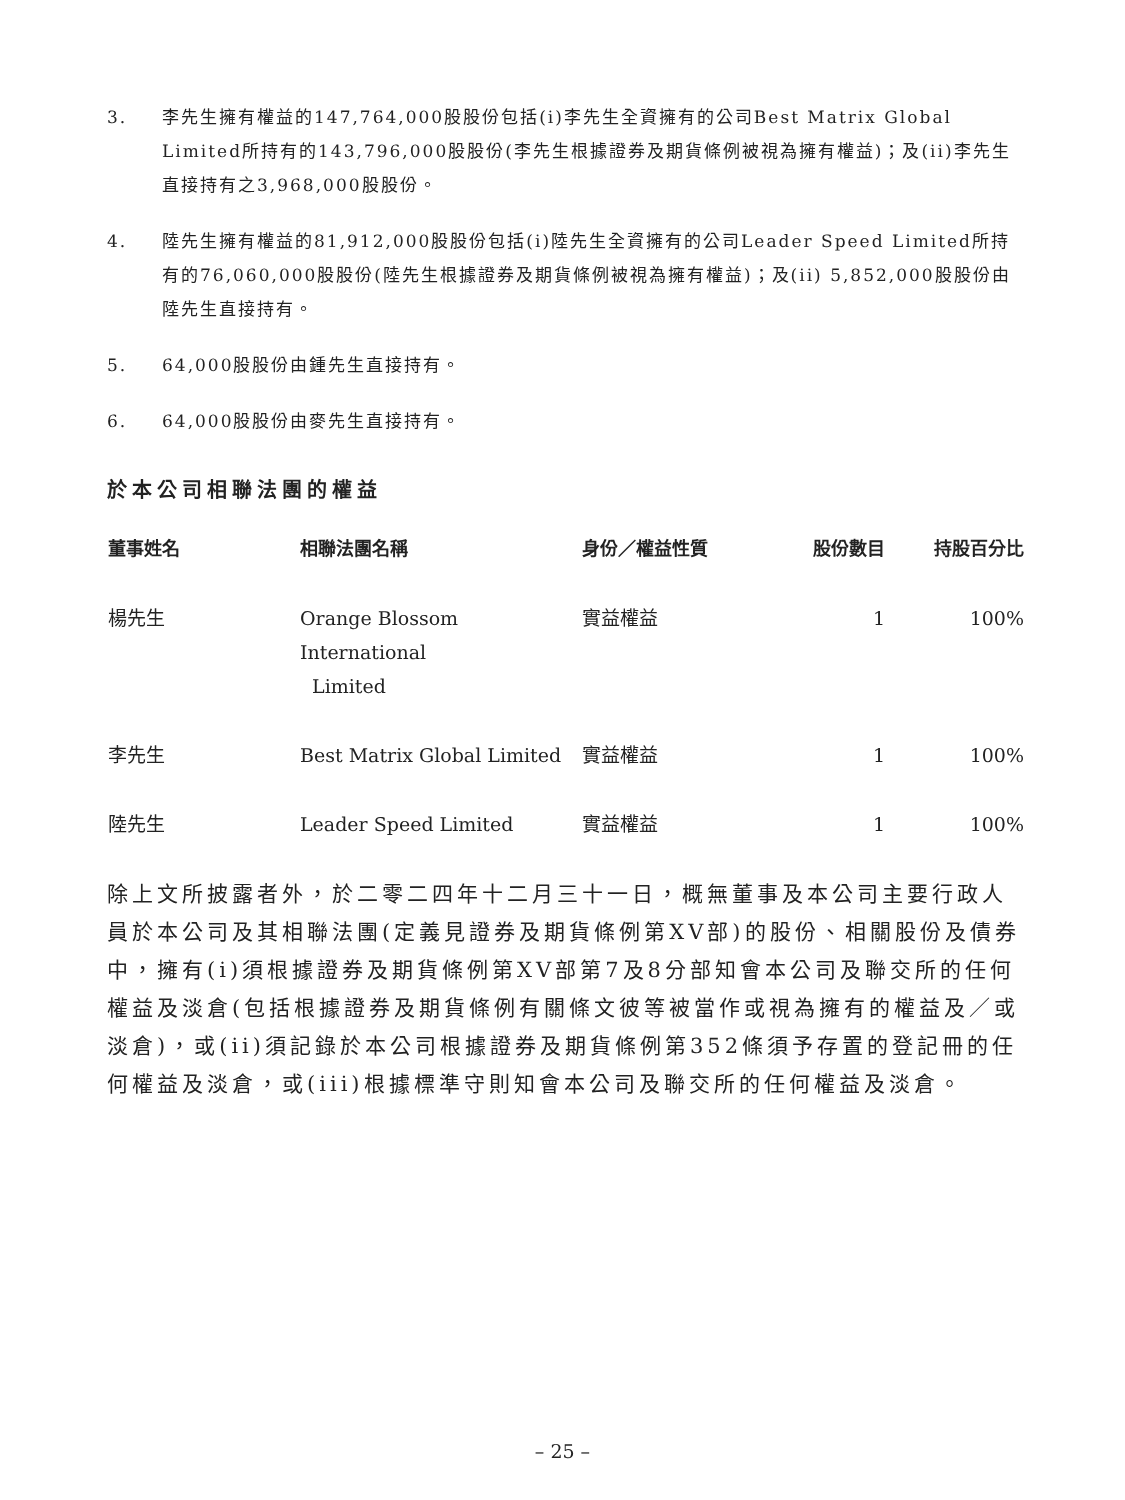3. 李先生擁有權益的147,764,000股股份包括(i)李先生全資擁有的公司Best Matrix Global Limited所持有的143,796,000股股份(李先生根據證券及期貨條例被視為擁有權益)；及(ii)李先生直接持有之3,968,000股股份。
4. 陸先生擁有權益的81,912,000股股份包括(i)陸先生全資擁有的公司Leader Speed Limited所持有的76,060,000股股份(陸先生根據證券及期貨條例被視為擁有權益)；及(ii) 5,852,000股股份由陸先生直接持有。
5. 64,000股股份由鍾先生直接持有。
6. 64,000股股份由麥先生直接持有。
於本公司相聯法團的權益
| 董事姓名 | 相聯法團名稱 | 身份／權益性質 | 股份數目 | 持股百分比 |
| --- | --- | --- | --- | --- |
| 楊先生 | Orange Blossom International Limited | 實益權益 | 1 | 100% |
| 李先生 | Best Matrix Global Limited | 實益權益 | 1 | 100% |
| 陸先生 | Leader Speed Limited | 實益權益 | 1 | 100% |
除上文所披露者外，於二零二四年十二月三十一日，概無董事及本公司主要行政人員於本公司及其相聯法團(定義見證券及期貨條例第XV部)的股份、相關股份及債券中，擁有(i)須根據證券及期貨條例第XV部第7及8分部知會本公司及聯交所的任何權益及淡倉(包括根據證券及期貨條例有關條文彼等被當作或視為擁有的權益及／或淡倉)，或(ii)須記錄於本公司根據證券及期貨條例第352條須予存置的登記冊的任何權益及淡倉，或(iii)根據標準守則知會本公司及聯交所的任何權益及淡倉。
– 25 –